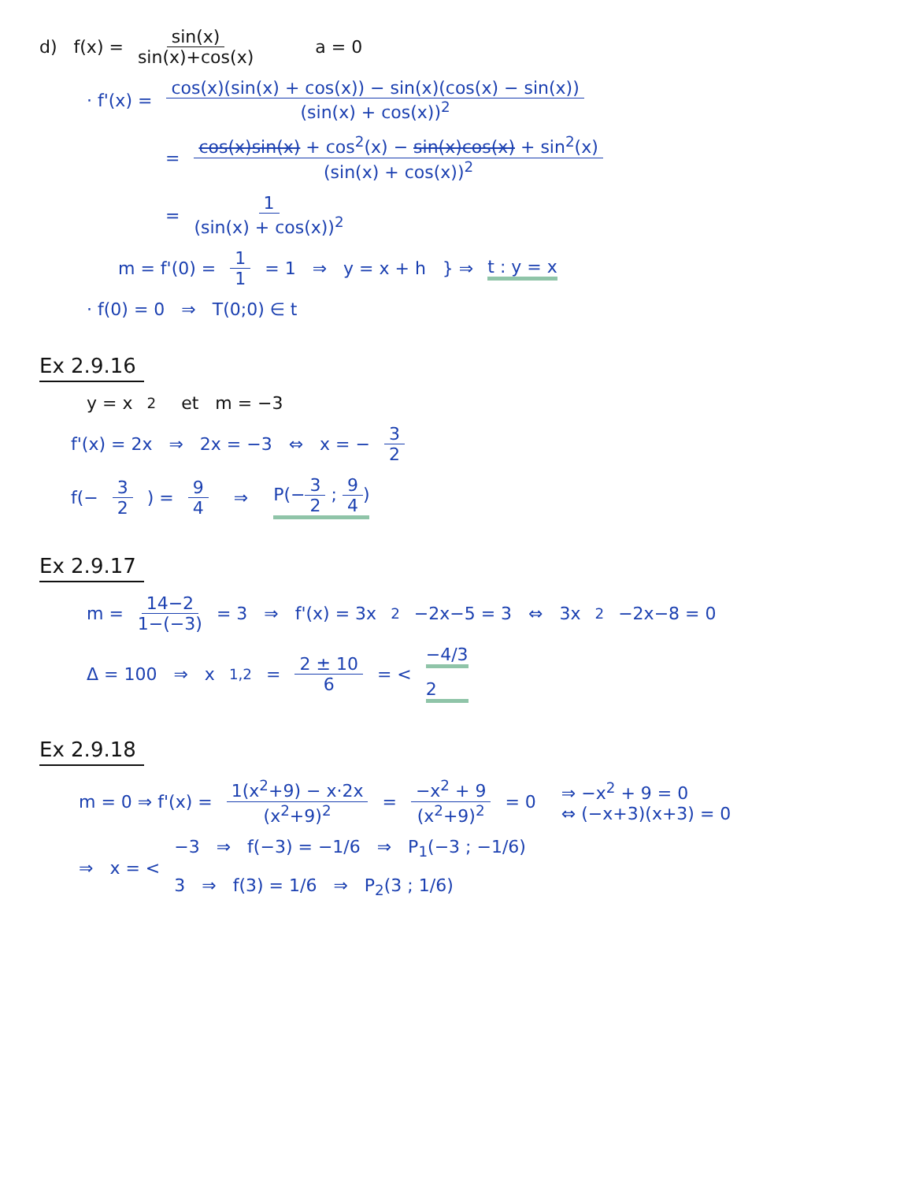d) f(x) = sin(x) sin(x)+cos(x) a = 0
· f'(x) = cos(x)(sin(x) + cos(x)) − sin(x)(cos(x) − sin(x)) (sin(x) + cos(x))<sup>2</sup>
= cos(x)sin(x) + cos<sup>2</sup>(x) − sin(x)cos(x) + sin<sup>2</sup>(x) (sin(x) + cos(x))<sup>2</sup>
= 1 (sin(x) + cos(x))<sup>2</sup>
m = f'(0) = 1 1 = 1 ⇒ y = x + h } ⇒ t : y = x
· f(0) = 0 ⇒ T(0;0) ∈ t
Ex 2.9.16
y = x<sup>2</sup> et m = −3
f'(x) = 2x ⇒ 2x = −3 ⇔ x = − 3 2
f(− 3 2) = 9 4 ⇒ P(−3 2 ; 9 4)
Ex 2.9.17
m = 14−2 1−(−3) = 3 ⇒ f'(x) = 3x<sup>2</sup>−2x−5 = 3 ⇔ 3x<sup>2</sup>−2x−8 = 0
Δ = 100 ⇒ x<sub>1,2</sub> = 2 ± 10 6 = < −4/3 2
Ex 2.9.18
m = 0 ⇒ f'(x) = 1(x<sup>2</sup>+9) − x·2x (x<sup>2</sup>+9)<sup>2</sup> = −x<sup>2</sup> + 9 (x<sup>2</sup>+9)<sup>2</sup> = 0 ⇒ −x<sup>2</sup> + 9 = 0 ⇔ (−x+3)(x+3) = 0
⇒ x = < −3 ⇒ f(−3) = −1/6 ⇒ P<sub>1</sub>(−3 ; −1/6) 3 ⇒ f(3) = 1/6 ⇒ P<sub>2</sub>(3 ; 1/6)